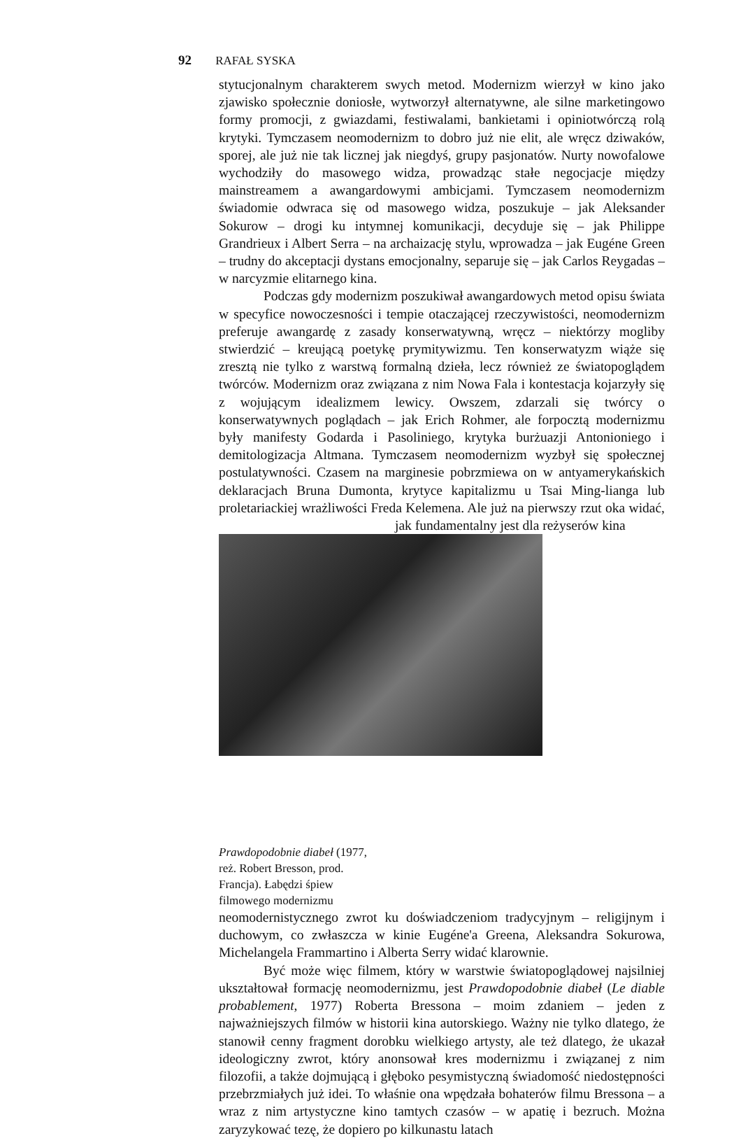92 RAFAŁ SYSKA
stytucjonalnym charakterem swych metod. Modernizm wierzył w kino jako zjawisko społecznie doniosłe, wytworzył alternatywne, ale silne marketingowo formy promocji, z gwiazdami, festiwalami, bankietami i opiniotwórczą rolą krytyki. Tymczasem neomodernizm to dobro już nie elit, ale wręcz dziwaków, sporej, ale już nie tak licznej jak niegdyś, grupy pasjonatów. Nurty nowofalowe wychodziły do masowego widza, prowadząc stałe negocjacje między mainstreamem a awangardowymi ambicjami. Tymczasem neomodernizm świadomie odwraca się od masowego widza, poszukuje – jak Aleksander Sokurow – drogi ku intymnej komunikacji, decyduje się – jak Philippe Grandrieux i Albert Serra – na archaizację stylu, wprowadza – jak Eugéne Green – trudny do akceptacji dystans emocjonalny, separuje się – jak Carlos Reygadas – w narcyzmie elitarnego kina.
Podczas gdy modernizm poszukiwał awangardowych metod opisu świata w specyfice nowoczesności i tempie otaczającej rzeczywistości, neomodernizm preferuje awangardę z zasady konserwatywną, wręcz – niektórzy mogliby stwierdzić – kreującą poetykę prymitywizmu. Ten konserwatyzm wiąże się zresztą nie tylko z warstwą formalną dzieła, lecz również ze światopoglądem twórców. Modernizm oraz związana z nim Nowa Fala i kontestacja kojarzyły się z wojującym idealizmem lewicy. Owszem, zdarzali się twórcy o konserwatywnych poglądach – jak Erich Rohmer, ale forpocztą modernizmu były manifesty Godarda i Pasoliniego, krytyka burżuazji Antonioniego i demitologizacja Altmana. Tymczasem neomodernizm wyzbył się społecznej postulatywności. Czasem na marginesie pobrzmiewa on w antyamerykańskich deklaracjach Bruna Dumonta, krytyce kapitalizmu u Tsai Ming-lianga lub proletariackiej wrażliwości Freda Kelemena. Ale już na pierwszy rzut oka widać, jak fundamentalny jest dla reżyserów kina
Prawdopodobnie diabeł (1977, reż. Robert Bresson, prod. Francja). Łabędzi śpiew filmowego modernizmu
neomodernistycznego zwrot ku doświadczeniom tradycyjnym – religijnym i duchowym, co zwłaszcza w kinie Eugéne'a Greena, Aleksandra Sokurowa, Michelangela Frammartino i Alberta Serry widać klarownie.
Być może więc filmem, który w warstwie światopoglądowej najsilniej ukształtował formację neomodernizmu, jest Prawdopodobnie diabeł (Le diable probablement, 1977) Roberta Bressona – moim zdaniem – jeden z najważniejszych filmów w historii kina autorskiego. Ważny nie tylko dlatego, że stanowił cenny fragment dorobku wielkiego artysty, ale też dlatego, że ukazał ideologiczny zwrot, który anonsował kres modernizmu i związanej z nim filozofii, a także dojmującą i głęboko pesymistyczną świadomość niedostępności przebrzmiałych już idei. To właśnie ona wpędzała bohaterów filmu Bressona – a wraz z nim artystyczne kino tamtych czasów – w apatię i bezruch. Można zaryzykować tezę, że dopiero po kilkunastu latach